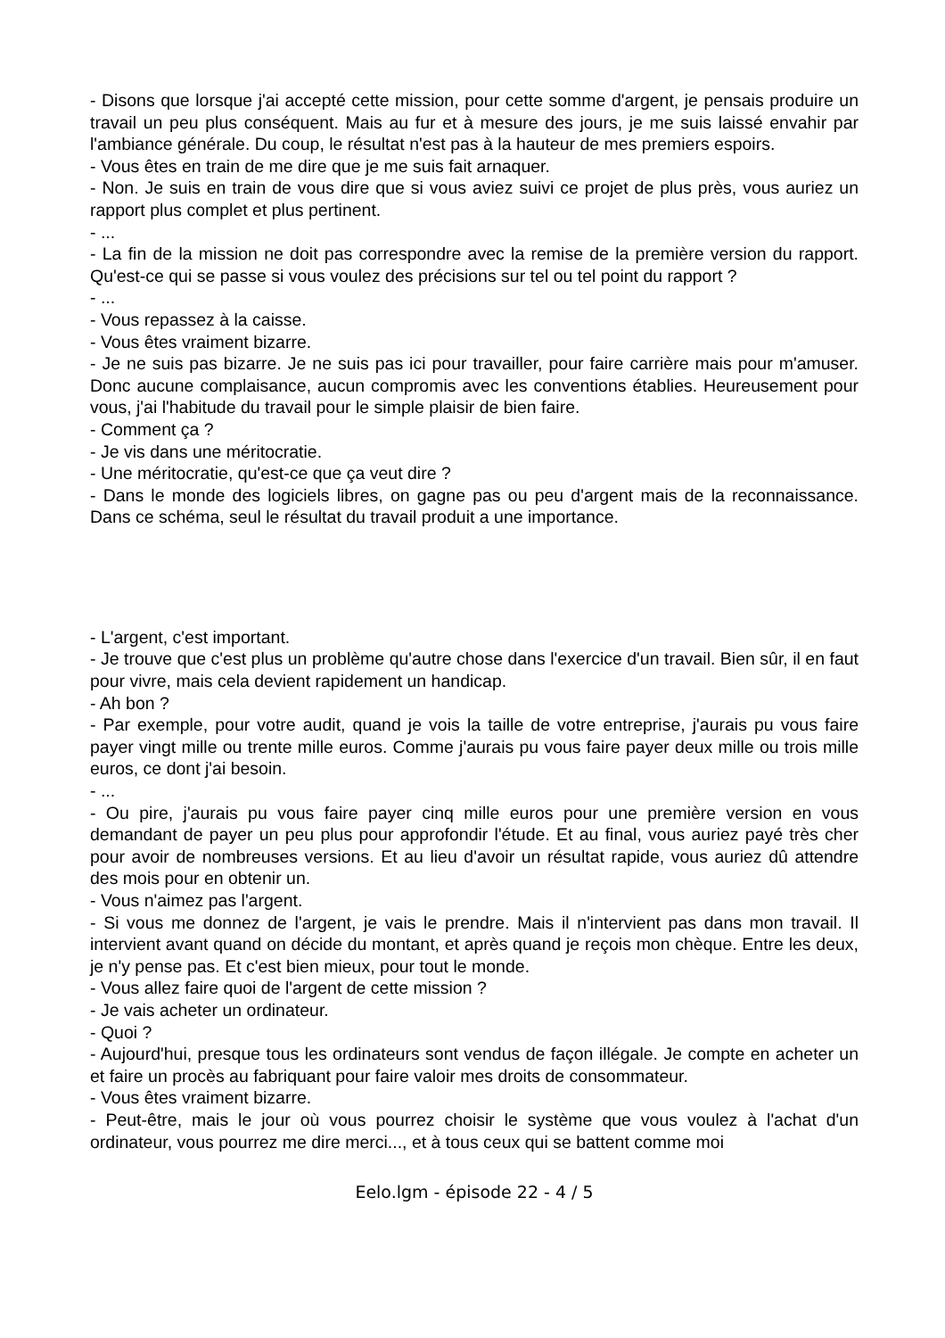- Disons que lorsque j'ai accepté cette mission, pour cette somme d'argent, je pensais produire un travail un peu plus conséquent. Mais au fur et à mesure des jours, je me suis laissé envahir par l'ambiance générale. Du coup, le résultat n'est pas à la hauteur de mes premiers espoirs.
- Vous êtes en train de me dire que je me suis fait arnaquer.
- Non. Je suis en train de vous dire que si vous aviez suivi ce projet de plus près, vous auriez un rapport plus complet et plus pertinent.
- ...
- La fin de la mission ne doit pas correspondre avec la remise de la première version du rapport. Qu'est-ce qui se passe si vous voulez des précisions sur tel ou tel point du rapport ?
- ...
- Vous repassez à la caisse.
- Vous êtes vraiment bizarre.
- Je ne suis pas bizarre. Je ne suis pas ici pour travailler, pour faire carrière mais pour m'amuser. Donc aucune complaisance, aucun compromis avec les conventions établies. Heureusement pour vous, j'ai l'habitude du travail pour le simple plaisir de bien faire.
- Comment ça ?
- Je vis dans une méritocratie.
- Une méritocratie, qu'est-ce que ça veut dire ?
- Dans le monde des logiciels libres, on gagne pas ou peu d'argent mais de la reconnaissance. Dans ce schéma, seul le résultat du travail produit a une importance.
- L'argent, c'est important.
- Je trouve que c'est plus un problème qu'autre chose dans l'exercice d'un travail. Bien sûr, il en faut pour vivre, mais cela devient rapidement un handicap.
- Ah bon ?
- Par exemple, pour votre audit, quand je vois la taille de votre entreprise, j'aurais pu vous faire payer vingt mille ou trente mille euros. Comme j'aurais pu vous faire payer deux mille ou trois mille euros, ce dont j'ai besoin.
- ...
- Ou pire, j'aurais pu vous faire payer cinq mille euros pour une première version en vous demandant de payer un peu plus pour approfondir l'étude. Et au final, vous auriez payé très cher pour avoir de nombreuses versions. Et au lieu d'avoir un résultat rapide, vous auriez dû attendre des mois pour en obtenir un.
- Vous n'aimez pas l'argent.
- Si vous me donnez de l'argent, je vais le prendre. Mais il n'intervient pas dans mon travail. Il intervient avant quand on décide du montant, et après quand je reçois mon chèque. Entre les deux, je n'y pense pas. Et c'est bien mieux, pour tout le monde.
- Vous allez faire quoi de l'argent de cette mission ?
- Je vais acheter un ordinateur.
- Quoi ?
- Aujourd'hui, presque tous les ordinateurs sont vendus de façon illégale. Je compte en acheter un et faire un procès au fabriquant pour faire valoir mes droits de consommateur.
- Vous êtes vraiment bizarre.
- Peut-être, mais le jour où vous pourrez choisir le système que vous voulez à l'achat d'un ordinateur, vous pourrez me dire merci..., et à tous ceux qui se battent comme moi
Eelo.lgm - épisode 22 - 4 / 5